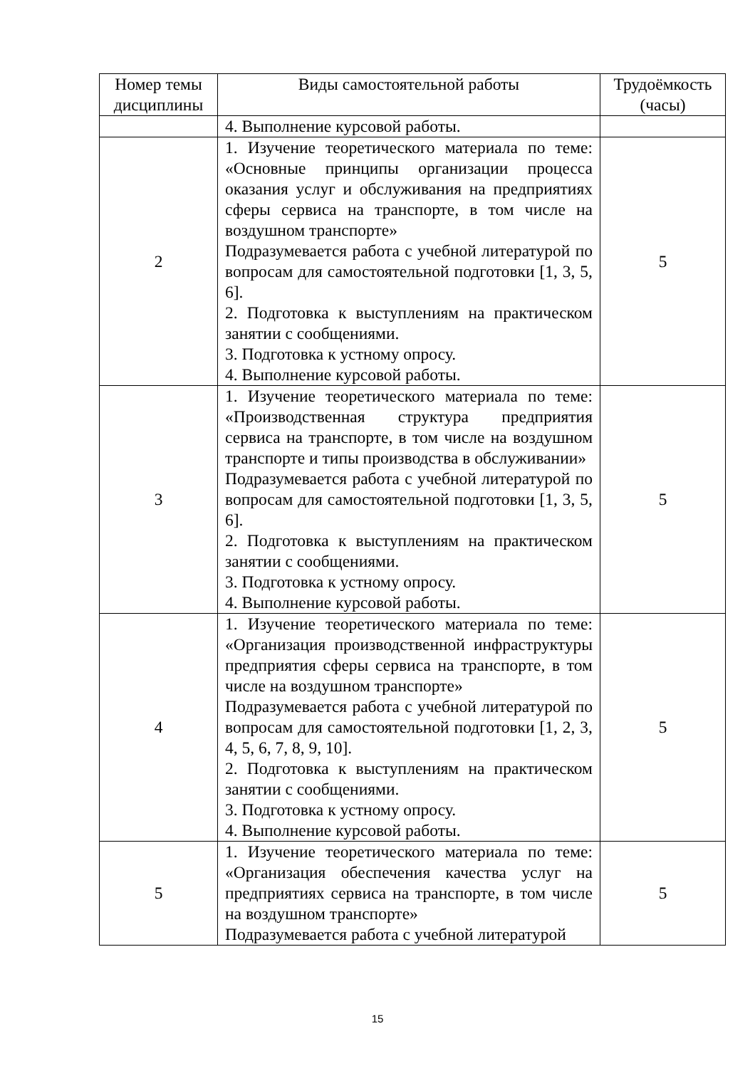| Номер темы дисциплины | Виды самостоятельной работы | Трудоёмкость (часы) |
| --- | --- | --- |
| | 4. Выполнение курсовой работы. | |
| 2 | 1. Изучение теоретического материала по теме: «Основные принципы организации процесса оказания услуг и обслуживания на предприятиях сферы сервиса на транспорте, в том числе на воздушном транспорте» Подразумевается работа с учебной литературой по вопросам для самостоятельной подготовки [1, 3, 5, 6]. 2. Подготовка к выступлениям на практическом занятии с сообщениями. 3. Подготовка к устному опросу. 4. Выполнение курсовой работы. | 5 |
| 3 | 1. Изучение теоретического материала по теме: «Производственная структура предприятия сервиса на транспорте, в том числе на воздушном транспорте и типы производства в обслуживании» Подразумевается работа с учебной литературой по вопросам для самостоятельной подготовки [1, 3, 5, 6]. 2. Подготовка к выступлениям на практическом занятии с сообщениями. 3. Подготовка к устному опросу. 4. Выполнение курсовой работы. | 5 |
| 4 | 1. Изучение теоретического материала по теме: «Организация производственной инфраструктуры предприятия сферы сервиса на транспорте, в том числе на воздушном транспорте» Подразумевается работа с учебной литературой по вопросам для самостоятельной подготовки [1, 2, 3, 4, 5, 6, 7, 8, 9, 10]. 2. Подготовка к выступлениям на практическом занятии с сообщениями. 3. Подготовка к устному опросу. 4. Выполнение курсовой работы. | 5 |
| 5 | 1. Изучение теоретического материала по теме: «Организация обеспечения качества услуг на предприятиях сервиса на транспорте, в том числе на воздушном транспорте» Подразумевается работа с учебной литературой | 5 |
15